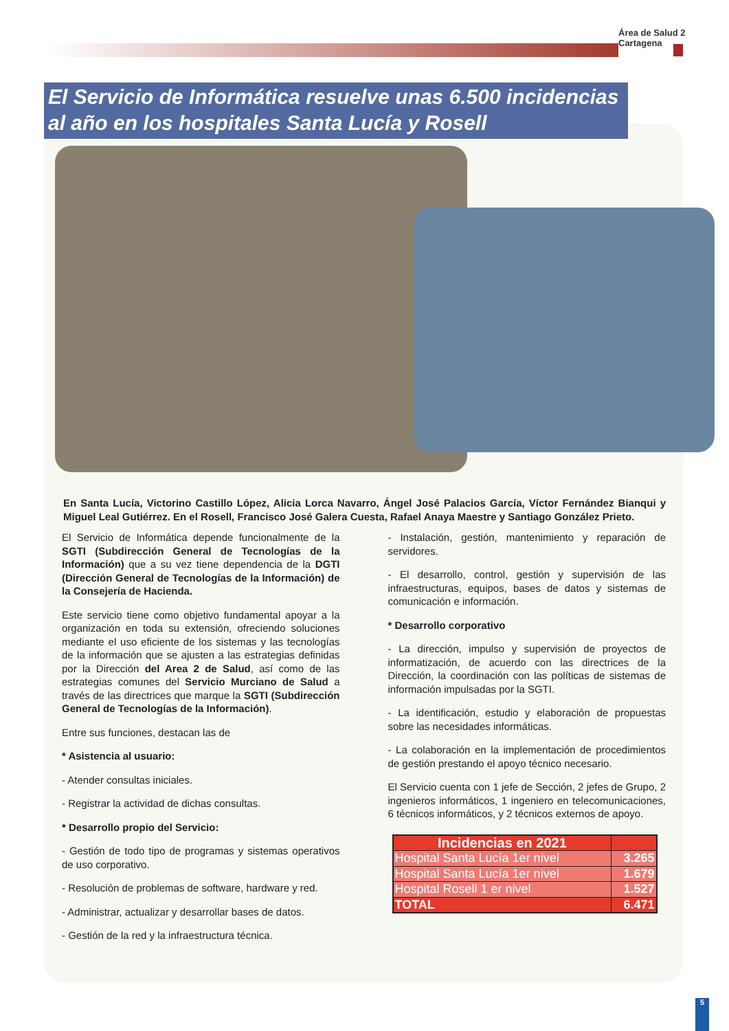Área de Salud 2 Cartagena
El Servicio de Informática resuelve unas 6.500 incidencias al año en los hospitales Santa Lucía y Rosell
En Santa Lucía, Victorino Castillo López, Alicia Lorca Navarro, Ángel José Palacios García, Víctor Fernández Bianqui y Miguel Leal Gutiérrez. En el Rosell, Francisco José Galera Cuesta, Rafael Anaya Maestre y Santiago González Prieto.
El Servicio de Informática depende funcionalmente de la SGTI (Subdirección General de Tecnologías de la Información) que a su vez tiene dependencia de la DGTI (Dirección General de Tecnologías de la Información) de la Consejería de Hacienda.
Este servicio tiene como objetivo fundamental apoyar a la organización en toda su extensión, ofreciendo soluciones mediante el uso eficiente de los sistemas y las tecnologías de la información que se ajusten a las estrategias definidas por la Dirección del Area 2 de Salud, así como de las estrategias comunes del Servicio Murciano de Salud a través de las directrices que marque la SGTI (Subdirección General de Tecnologías de la Información).
Entre sus funciones, destacan las de
* Asistencia al usuario:
- Atender consultas iniciales.
- Registrar la actividad de dichas consultas.
* Desarrollo propio del Servicio:
- Gestión de todo tipo de programas y sistemas operativos de uso corporativo.
- Resolución de problemas de software, hardware y red.
- Administrar, actualizar y desarrollar bases de datos.
- Gestión de la red y la infraestructura técnica.
- Instalación, gestión, mantenimiento y reparación de servidores.
- El desarrollo, control, gestión y supervisión de las infraestructuras, equipos, bases de datos y sistemas de comunicación e información.
* Desarrollo corporativo
- La dirección, impulso y supervisión de proyectos de informatización, de acuerdo con las directrices de la Dirección, la coordinación con las políticas de sistemas de información impulsadas por la SGTI.
- La identificación, estudio y elaboración de propuestas sobre las necesidades informáticas.
- La colaboración en la implementación de procedimientos de gestión prestando el apoyo técnico necesario.
El Servicio cuenta con 1 jefe de Sección, 2 jefes de Grupo, 2 ingenieros informáticos, 1 ingeniero en telecomunicaciones, 6 técnicos informáticos, y 2 técnicos externos de apoyo.
| Incidencias en 2021 | |
| --- | --- |
| Hospital Santa Lucía 1er nivel | 3.265 |
| Hospital Santa Lucía 1er nivel | 1.679 |
| Hospital Rosell 1 er nivel | 1.527 |
| TOTAL | 6.471 |
5